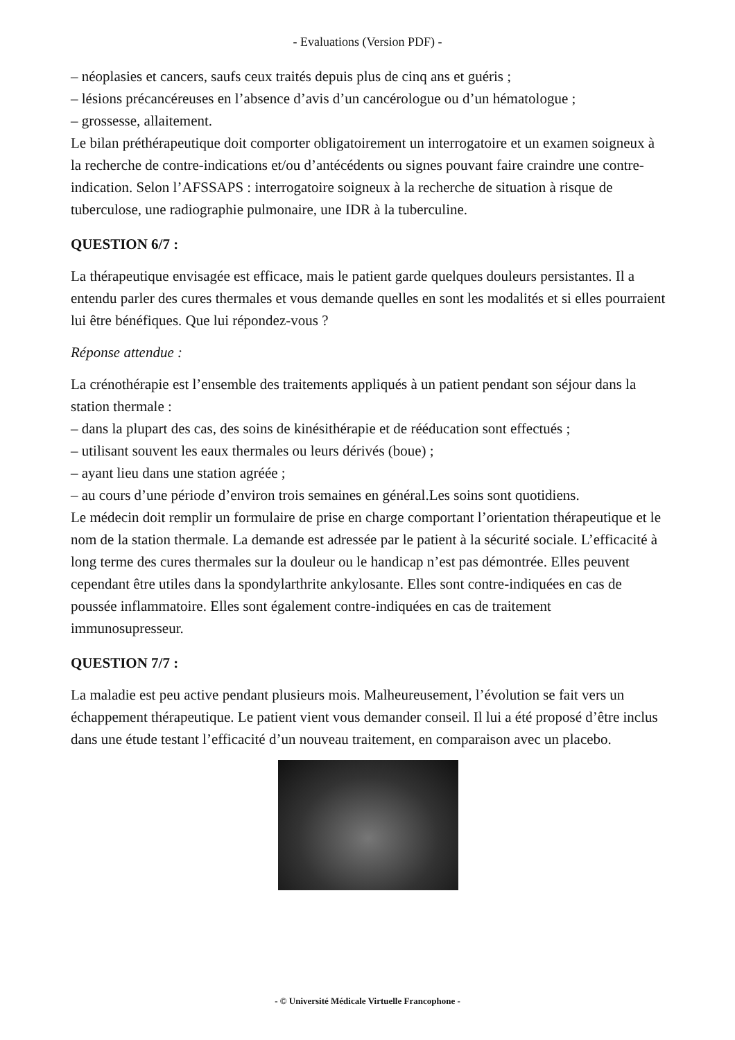- Evaluations (Version PDF) -
– néoplasies et cancers, saufs ceux traités depuis plus de cinq ans et guéris ;
– lésions précancéreuses en l’absence d’avis d’un cancérologue ou d’un hématologue ;
– grossesse, allaitement.
Le bilan préthérapeutique doit comporter obligatoirement un interrogatoire et un examen soigneux à la recherche de contre-indications et/ou d’antécédents ou signes pouvant faire craindre une contre-indication. Selon l’AFSSAPS : interrogatoire soigneux à la recherche de situation à risque de tuberculose, une radiographie pulmonaire, une IDR à la tuberculine.
QUESTION 6/7 :
La thérapeutique envisagée est efficace, mais le patient garde quelques douleurs persistantes. Il a entendu parler des cures thermales et vous demande quelles en sont les modalités et si elles pourraient lui être bénéfiques. Que lui répondez-vous ?
Réponse attendue :
La crénothérapie est l’ensemble des traitements appliqués à un patient pendant son séjour dans la station thermale :
– dans la plupart des cas, des soins de kinésithérapie et de rééducation sont effectués ;
– utilisant souvent les eaux thermales ou leurs dérivés (boue) ;
– ayant lieu dans une station agréée ;
– au cours d’une période d’environ trois semaines en général.Les soins sont quotidiens.
Le médecin doit remplir un formulaire de prise en charge comportant l’orientation thérapeutique et le nom de la station thermale. La demande est adressée par le patient à la sécurité sociale. L’efficacité à long terme des cures thermales sur la douleur ou le handicap n’est pas démontrée. Elles peuvent cependant être utiles dans la spondylarthrite ankylosante. Elles sont contre-indiquées en cas de poussée inflammatoire. Elles sont également contre-indiquées en cas de traitement immunosupresseur.
QUESTION 7/7 :
La maladie est peu active pendant plusieurs mois. Malheureusement, l’évolution se fait vers un échappement thérapeutique. Le patient vient vous demander conseil. Il lui a été proposé d’être inclus dans une étude testant l’efficacité d’un nouveau traitement, en comparaison avec un placebo.
- © Université Médicale Virtuelle Francophone -